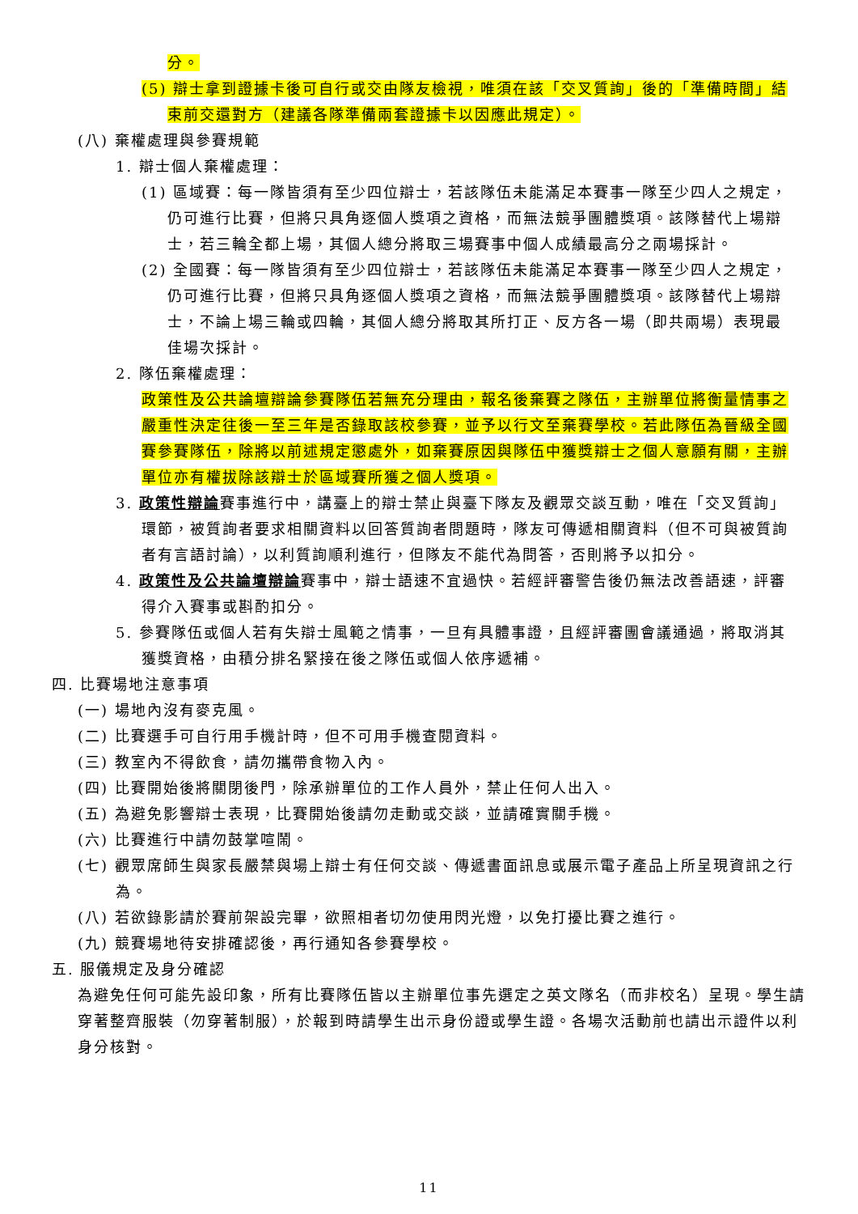分。
(5) 辯士拿到證據卡後可自行或交由隊友檢視，唯須在該「交叉質詢」後的「準備時間」結束前交還對方（建議各隊準備兩套證據卡以因應此規定）。
(八) 棄權處理與參賽規範
1. 辯士個人棄權處理：
(1) 區域賽：每一隊皆須有至少四位辯士，若該隊伍未能滿足本賽事一隊至少四人之規定，仍可進行比賽，但將只具角逐個人獎項之資格，而無法競爭團體獎項。該隊替代上場辯士，若三輪全都上場，其個人總分將取三場賽事中個人成績最高分之兩場採計。
(2) 全國賽：每一隊皆須有至少四位辯士，若該隊伍未能滿足本賽事一隊至少四人之規定，仍可進行比賽，但將只具角逐個人獎項之資格，而無法競爭團體獎項。該隊替代上場辯士，不論上場三輪或四輪，其個人總分將取其所打正、反方各一場（即共兩場）表現最佳場次採計。
2. 隊伍棄權處理：
政策性及公共論壇辯論參賽隊伍若無充分理由，報名後棄賽之隊伍，主辦單位將衡量情事之嚴重性決定往後一至三年是否錄取該校參賽，並予以行文至棄賽學校。若此隊伍為晉級全國賽參賽隊伍，除將以前述規定懲處外，如棄賽原因與隊伍中獲獎辯士之個人意願有關，主辦單位亦有權拔除該辯士於區域賽所獲之個人獎項。
3. 政策性辯論賽事進行中，講臺上的辯士禁止與臺下隊友及觀眾交談互動，唯在「交叉質詢」環節，被質詢者要求相關資料以回答質詢者問題時，隊友可傳遞相關資料（但不可與被質詢者有言語討論），以利質詢順利進行，但隊友不能代為問答，否則將予以扣分。
4. 政策性及公共論壇辯論賽事中，辯士語速不宜過快。若經評審警告後仍無法改善語速，評審得介入賽事或斟酌扣分。
5. 參賽隊伍或個人若有失辯士風範之情事，一旦有具體事證，且經評審團會議通過，將取消其獲獎資格，由積分排名緊接在後之隊伍或個人依序遞補。
四. 比賽場地注意事項
(一) 場地內沒有麥克風。
(二) 比賽選手可自行用手機計時，但不可用手機查閱資料。
(三) 教室內不得飲食，請勿攜帶食物入內。
(四) 比賽開始後將關閉後門，除承辦單位的工作人員外，禁止任何人出入。
(五) 為避免影響辯士表現，比賽開始後請勿走動或交談，並請確實關手機。
(六) 比賽進行中請勿鼓掌喧鬧。
(七) 觀眾席師生與家長嚴禁與場上辯士有任何交談、傳遞書面訊息或展示電子產品上所呈現資訊之行為。
(八) 若欲錄影請於賽前架設完畢，欲照相者切勿使用閃光燈，以免打擾比賽之進行。
(九) 競賽場地待安排確認後，再行通知各參賽學校。
五. 服儀規定及身分確認
為避免任何可能先設印象，所有比賽隊伍皆以主辦單位事先選定之英文隊名（而非校名）呈現。學生請穿著整齊服裝（勿穿著制服），於報到時請學生出示身份證或學生證。各場次活動前也請出示證件以利身分核對。
11